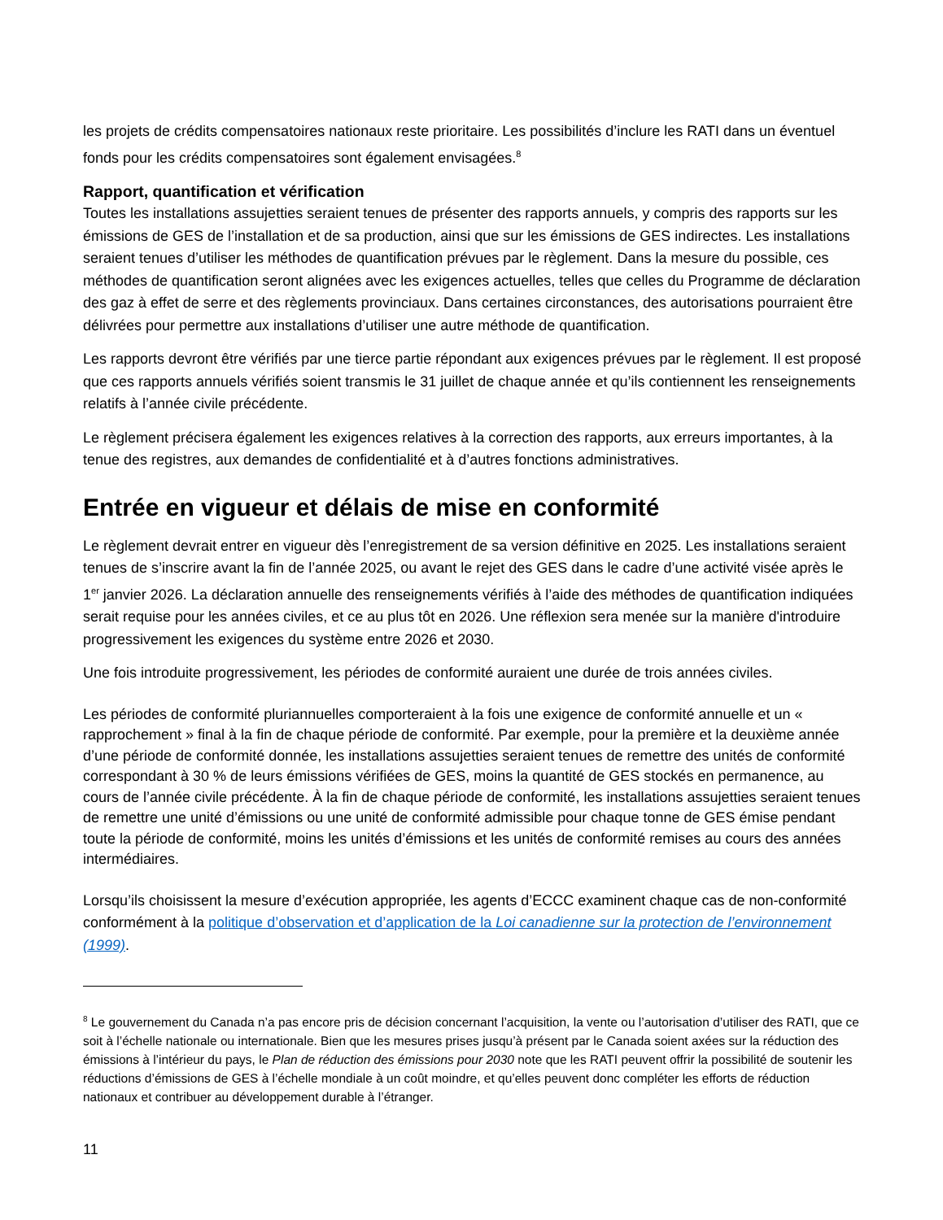les projets de crédits compensatoires nationaux reste prioritaire. Les possibilités d’inclure les RATI dans un éventuel fonds pour les crédits compensatoires sont également envisagées.<sup>8</sup>
Rapport, quantification et vérification
Toutes les installations assujetties seraient tenues de présenter des rapports annuels, y compris des rapports sur les émissions de GES de l’installation et de sa production, ainsi que sur les émissions de GES indirectes. Les installations seraient tenues d’utiliser les méthodes de quantification prévues par le règlement. Dans la mesure du possible, ces méthodes de quantification seront alignées avec les exigences actuelles, telles que celles du Programme de déclaration des gaz à effet de serre et des règlements provinciaux. Dans certaines circonstances, des autorisations pourraient être délivrées pour permettre aux installations d’utiliser une autre méthode de quantification.
Les rapports devront être vérifiés par une tierce partie répondant aux exigences prévues par le règlement. Il est proposé que ces rapports annuels vérifiés soient transmis le 31 juillet de chaque année et qu’ils contiennent les renseignements relatifs à l’année civile précédente.
Le règlement précisera également les exigences relatives à la correction des rapports, aux erreurs importantes, à la tenue des registres, aux demandes de confidentialité et à d’autres fonctions administratives.
Entrée en vigueur et délais de mise en conformité
Le règlement devrait entrer en vigueur dès l’enregistrement de sa version définitive en 2025. Les installations seraient tenues de s’inscrire avant la fin de l’année 2025, ou avant le rejet des GES dans le cadre d’une activité visée après le 1<sup>er</sup> janvier 2026. La déclaration annuelle des renseignements vérifiés à l’aide des méthodes de quantification indiquées serait requise pour les années civiles, et ce au plus tôt en 2026. Une réflexion sera menée sur la manière d'introduire progressivement les exigences du système entre 2026 et 2030.
Une fois introduite progressivement, les périodes de conformité auraient une durée de trois années civiles.
Les périodes de conformité pluriannuelles comporteraient à la fois une exigence de conformité annuelle et un « rapprochement » final à la fin de chaque période de conformité. Par exemple, pour la première et la deuxième année d’une période de conformité donnée, les installations assujetties seraient tenues de remettre des unités de conformité correspondant à 30 % de leurs émissions vérifiées de GES, moins la quantité de GES stockés en permanence, au cours de l’année civile précédente. À la fin de chaque période de conformité, les installations assujetties seraient tenues de remettre une unité d’émissions ou une unité de conformité admissible pour chaque tonne de GES émise pendant toute la période de conformité, moins les unités d’émissions et les unités de conformité remises au cours des années intermédiaires.
Lorsqu’ils choisissent la mesure d’exécution appropriée, les agents d’ECCC examinent chaque cas de non-conformité conformément à la politique d’observation et d’application de la Loi canadienne sur la protection de l’environnement (1999).
<sup>8</sup> Le gouvernement du Canada n’a pas encore pris de décision concernant l’acquisition, la vente ou l’autorisation d’utiliser des RATI, que ce soit à l’échelle nationale ou internationale. Bien que les mesures prises jusqu’à présent par le Canada soient axées sur la réduction des émissions à l’intérieur du pays, le Plan de réduction des émissions pour 2030 note que les RATI peuvent offrir la possibilité de soutenir les réductions d’émissions de GES à l’échelle mondiale à un coût moindre, et qu’elles peuvent donc compléter les efforts de réduction nationaux et contribuer au développement durable à l’étranger.
11